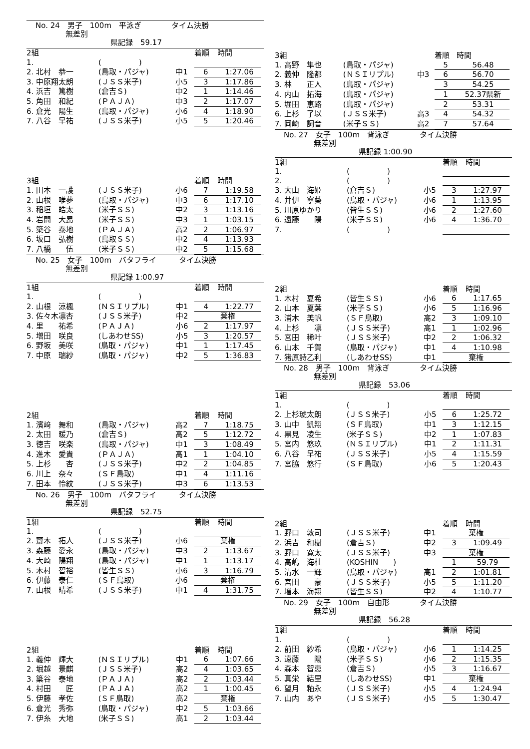No. 24　男子　100m　平泳ぎ　　　　タイム決勝
　　　　無差別
　　　　　　　　　　県記録　59.17
| 2組 | | | | 着順 | 時間 |
| 1. | | ( ) | | | |
| 2. 北村 恭一 | | (鳥取・パジャ) | 中1 | 6 | 1:27.06 |
| 3. 中原翔太朗 | | (ＪＳＳ米子) | 小5 | 3 | 1:17.86 |
| 4. 浜吉 篤樹 | | (倉吉Ｓ) | 中2 | 1 | 1:14.46 |
| 5. 角田 和紀 | | (ＰＡＪＡ) | 中3 | 2 | 1:17.07 |
| 6. 倉光 陽生 | | (鳥取・パジャ) | 小6 | 4 | 1:18.90 |
| 7. 八谷 早祐 | | (ＪＳＳ米子) | 小5 | 5 | 1:20.46 |
| 3組 | | | | 着順 | 時間 |
| 1. 田本 一護 | | (ＪＳＳ米子) | 小6 | 7 | 1:19.58 |
| 2. 山根 唯夢 | | (鳥取・パジャ) | 中3 | 6 | 1:17.10 |
| 3. 稲垣 皓太 | | (米子ＳＳ) | 中2 | 3 | 1:13.16 |
| 4. 岩間 大昂 | | (米子ＳＳ) | 中3 | 1 | 1:03.15 |
| 5. 簗谷 泰地 | | (ＰＡＪＡ) | 高2 | 2 | 1:06.97 |
| 6. 坂口 弘樹 | | (鳥取ＳＳ) | 中2 | 4 | 1:13.93 |
| 7. 八橋 伍 | | (米子ＳＳ) | 中2 | 5 | 1:15.68 |
No. 25　女子　100m　バタフライ　　　タイム決勝
　　　　無差別
　　　　　　　　　　県記録 1:00.97
| 1組 | | | | 着順 | 時間 |
| 1. | | ( ) | | | |
| 2. 山根 涼楓 | | (ＮＳＩリプル) | 中1 | 4 | 1:22.77 |
| 3. 佐々木凛杏 | | (ＪＳＳ米子) | 中2 | 棄権 | |
| 4. 里 祐希 | | (ＰＡＪＡ) | 小6 | 2 | 1:17.97 |
| 5. 増田 咲良 | | (しあわせSS) | 小5 | 3 | 1:20.57 |
| 6. 野坂 美咲 | | (鳥取・パジャ) | 中1 | 1 | 1:17.45 |
| 7. 中原 瑞紗 | | (鳥取・パジャ) | 中2 | 5 | 1:36.83 |
| 2組 | | | | 着順 | 時間 |
| 1. 濱﨑 舞和 | | (鳥取・パジャ) | 高2 | 7 | 1:18.75 |
| 2. 太田 暖乃 | | (倉吉Ｓ) | 高2 | 5 | 1:12.72 |
| 3. 徳吉 咲楽 | | (鳥取・パジャ) | 中1 | 3 | 1:08.49 |
| 4. 進木 愛貴 | | (ＰＡＪＡ) | 高1 | 1 | 1:04.10 |
| 5. 上杉 杏 | | (ＪＳＳ米子) | 中2 | 2 | 1:04.85 |
| 6. 川上 奈々 | | (ＳＦ鳥取) | 中1 | 4 | 1:11.16 |
| 7. 田本 怜紋 | | (ＪＳＳ米子) | 中3 | 6 | 1:13.53 |
No. 26　男子　100m　バタフライ　　　タイム決勝
　　　　無差別
　　　　　　　　　　県記録　52.75
| 1組 | | | | 着順 | 時間 |
| 1. | | ( ) | | | |
| 2. 齋木 拓人 | | (ＪＳＳ米子) | 小6 | 棄権 | |
| 3. 森藤 愛永 | | (鳥取・パジャ) | 中3 | 2 | 1:13.67 |
| 4. 大崎 陽翔 | | (鳥取・パジャ) | 中1 | 1 | 1:13.17 |
| 5. 木村 智裕 | | (皆生ＳＳ) | 小6 | 3 | 1:16.79 |
| 6. 伊藤 泰仁 | | (ＳＦ鳥取) | 小6 | 棄権 | |
| 7. 山根 晴希 | | (ＪＳＳ米子) | 中1 | 4 | 1:31.75 |
| 2組 | | | | 着順 | 時間 |
| 1. 義仲 輝大 | | (ＮＳＩリプル) | 中1 | 6 | 1:07.66 |
| 2. 堀越 景麒 | | (ＪＳＳ米子) | 高2 | 4 | 1:03.65 |
| 3. 簗谷 泰地 | | (ＰＡＪＡ) | 高2 | 2 | 1:03.44 |
| 4. 村田 匠 | | (ＰＡＪＡ) | 高2 | 1 | 1:00.45 |
| 5. 伊藤 孝佐 | | (ＳＦ鳥取) | 高2 | 棄権 | |
| 6. 倉光 秀弥 | | (鳥取・パジャ) | 中2 | 5 | 1:03.66 |
| 7. 伊糸 大地 | | (米子ＳＳ) | 高1 | 2 | 1:03.44 |
| 3組 | | | | 着順 | 時間 |
| 1. 高野 隼也 | | (鳥取・パジャ) | | 5 | 56.48 |
| 2. 義仲 隆都 | | (ＮＳＩリプル) | 中3 | 6 | 56.70 |
| 3. 林 正人 | | (鳥取・パジャ) | | 3 | 54.25 |
| 4. 内山 拓海 | | (鳥取・パジャ) | | 1 | 52.37県新 |
| 5. 堀田 恵路 | | (鳥取・パジャ) | | 2 | 53.31 |
| 6. 上杉 了以 | | (ＪＳＳ米子) | 高3 | 4 | 54.32 |
| 7. 岡崎 詞音 | | (米子ＳＳ) | 高2 | 7 | 57.64 |
No. 27　女子　100m　背泳ぎ　　　　タイム決勝
　　　　無差別
　　　　　　　　　　県記録 1:00.90
| 1組 | | | | 着順 | 時間 |
| 1. | | ( ) | | | |
| 2. | | ( ) | | | |
| 3. 大山 海姫 | | (倉吉Ｓ) | 小5 | 3 | 1:27.97 |
| 4. 井伊 寧葵 | | (鳥取・パジャ) | 小6 | 1 | 1:13.95 |
| 5. 川原ゆかり | | (皆生ＳＳ) | 小6 | 2 | 1:27.60 |
| 6. 遠藤 陽 | | (米子ＳＳ) | 小6 | 4 | 1:36.70 |
| 7. | | ( ) | | | |
| 2組 | | | | 着順 | 時間 |
| 1. 木村 夏希 | | (皆生ＳＳ) | 小6 | 6 | 1:17.65 |
| 2. 山本 夏葉 | | (米子ＳＳ) | 小6 | 5 | 1:16.96 |
| 3. 浦木 美帆 | | (ＳＦ鳥取) | 高2 | 3 | 1:09.10 |
| 4. 上杉 凛 | | (ＪＳＳ米子) | 高1 | 1 | 1:02.96 |
| 5. 宮田 稀叶 | | (ＪＳＳ米子) | 中2 | 2 | 1:06.32 |
| 6. 山本 千賀 | | (鳥取・パジャ) | 中1 | 4 | 1:10.98 |
| 7. 猪原詩乙利 | | (しあわせSS) | 中1 | 棄権 | |
No. 28　男子　100m　背泳ぎ　　　　タイム決勝
　　　　無差別
　　　　　　　　　　県記録　53.06
| 1組 | | | | 着順 | 時間 |
| 1. | | ( ) | | | |
| 2. 上杉琥太朗 | | (ＪＳＳ米子) | 小5 | 6 | 1:25.72 |
| 3. 山中 凱翔 | | (ＳＦ鳥取) | 中1 | 3 | 1:12.15 |
| 4. 黒見 凌生 | | (米子ＳＳ) | 中2 | 1 | 1:07.83 |
| 5. 宮内 悠玖 | | (ＮＳＩリプル) | 中1 | 2 | 1:11.31 |
| 6. 八谷 早祐 | | (ＪＳＳ米子) | 小5 | 4 | 1:15.59 |
| 7. 宮脇 悠行 | | (ＳＦ鳥取) | 小6 | 5 | 1:20.43 |
| 2組 | | | | 着順 | 時間 |
| 1. 野口 敦司 | | (ＪＳＳ米子) | 中1 | 棄権 | |
| 2. 浜吉 和樹 | | (倉吉Ｓ) | 中2 | 3 | 1:09.49 |
| 3. 野口 寛太 | | (ＪＳＳ米子) | 中3 | 棄権 | |
| 4. 高嶋 海杜 | | (KOSHIN ) | | 1 | 59.79 |
| 5. 清水 一輝 | | (鳥取・パジャ) | 高1 | 2 | 1:01.81 |
| 6. 宮田 豪 | | (ＪＳＳ米子) | 小5 | 5 | 1:11.20 |
| 7. 増本 海翔 | | (皆生ＳＳ) | 中2 | 4 | 1:10.77 |
No. 29　女子　100m　自由形　　　　タイム決勝
　　　　無差別
　　　　　　　　　　県記録　56.28
| 1組 | | | | 着順 | 時間 |
| 1. | | ( ) | | | |
| 2. 前田 紗希 | | (鳥取・パジャ) | 小6 | 1 | 1:14.25 |
| 3. 遠藤 陽 | | (米子ＳＳ) | 小6 | 2 | 1:15.35 |
| 4. 森本 智恵 | | (倉吉Ｓ) | 小5 | 3 | 1:16.67 |
| 5. 真栄 結里 | | (しあわせSS) | 中1 | 棄権 | |
| 6. 望月 釉永 | | (ＪＳＳ米子) | 小5 | 4 | 1:24.94 |
| 7. 山内 あや | | (ＪＳＳ米子) | 小5 | 5 | 1:30.47 |